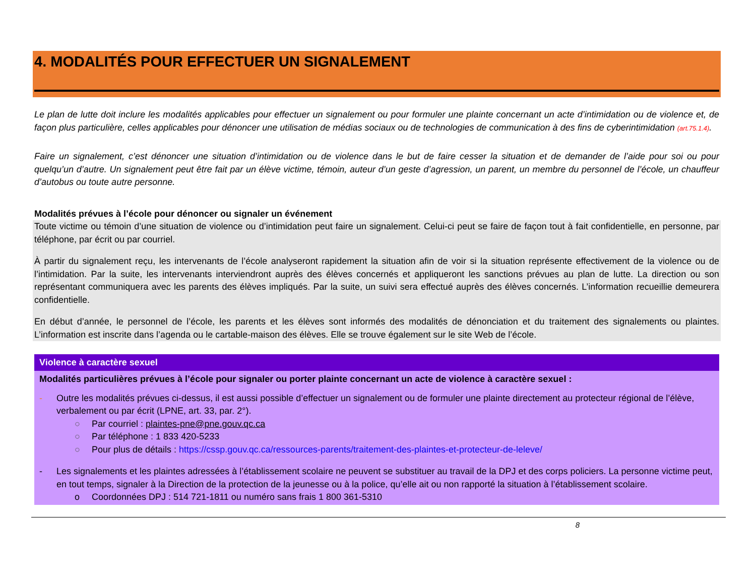4. MODALITÉS POUR EFFECTUER UN SIGNALEMENT
Le plan de lutte doit inclure les modalités applicables pour effectuer un signalement ou pour formuler une plainte concernant un acte d’intimidation ou de violence et, de façon plus particulière, celles applicables pour dénoncer une utilisation de médias sociaux ou de technologies de communication à des fins de cyberintimidation (art.75.1.4).
Faire un signalement, c’est dénoncer une situation d’intimidation ou de violence dans le but de faire cesser la situation et de demander de l’aide pour soi ou pour quelqu’un d’autre. Un signalement peut être fait par un élève victime, témoin, auteur d’un geste d’agression, un parent, un membre du personnel de l’école, un chauffeur d’autobus ou toute autre personne.
Modalités prévues à l’école pour dénoncer ou signaler un événement
Toute victime ou témoin d’une situation de violence ou d’intimidation peut faire un signalement. Celui-ci peut se faire de façon tout à fait confidentielle, en personne, par téléphone, par écrit ou par courriel.
À partir du signalement reçu, les intervenants de l’école analyseront rapidement la situation afin de voir si la situation représente effectivement de la violence ou de l’intimidation. Par la suite, les intervenants interviendront auprès des élèves concernés et appliqueront les sanctions prévues au plan de lutte. La direction ou son représentant communiquera avec les parents des élèves impliqués. Par la suite, un suivi sera effectué auprès des élèves concernés. L’information recueillie demeurera confidentielle.
En début d’année, le personnel de l’école, les parents et les élèves sont informés des modalités de dénonciation et du traitement des signalements ou plaintes. L’information est inscrite dans l’agenda ou le cartable-maison des élèves. Elle se trouve également sur le site Web de l’école.
Violence à caractère sexuel
Modalités particulières prévues à l’école pour signaler ou porter plainte concernant un acte de violence à caractère sexuel :
- Outre les modalités prévues ci-dessus, il est aussi possible d’effectuer un signalement ou de formuler une plainte directement au protecteur régional de l’élève, verbalement ou par écrit (LPNE, art. 33, par. 2°).
○ Par courriel : plaintes-pne@pne.gouv.qc.ca
○ Par téléphone : 1 833 420-5233
○ Pour plus de détails : https://cssp.gouv.qc.ca/ressources-parents/traitement-des-plaintes-et-protecteur-de-leleve/
- Les signalements et les plaintes adressées à l’établissement scolaire ne peuvent se substituer au travail de la DPJ et des corps policiers. La personne victime peut, en tout temps, signaler à la Direction de la protection de la jeunesse ou à la police, qu’elle ait ou non rapporté la situation à l’établissement scolaire.
o Coordonnées DPJ : 514 721-1811 ou numéro sans frais 1 800 361-5310
8